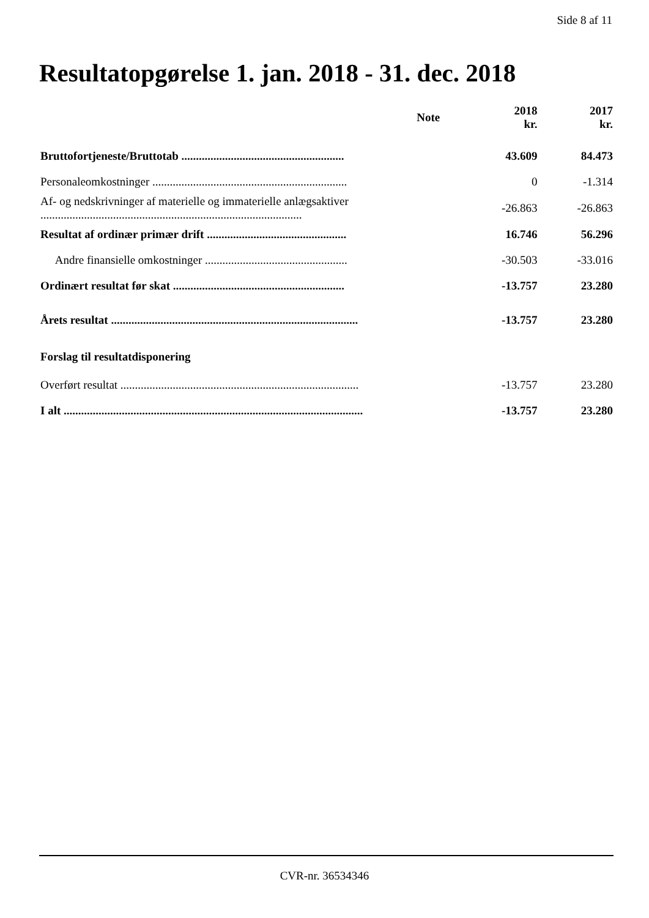Side 8 af 11
Resultatopgørelse 1. jan. 2018 - 31. dec. 2018
| | Note | 2018 kr. | 2017 kr. |
| --- | --- | --- | --- |
| Bruttofortjeneste/Bruttotab ........................................................ | | 43.609 | 84.473 |
| Personaleomkostninger ................................................................... | | 0 | -1.314 |
| Af- og nedskrivninger af materielle og immaterielle anlægsaktiver .......................................................................................... | | -26.863 | -26.863 |
| Resultat af ordinær primær drift ................................................ | | 16.746 | 56.296 |
| Andre finansielle omkostninger ................................................. | | -30.503 | -33.016 |
| Ordinært resultat før skat ........................................................... | | -13.757 | 23.280 |
| Årets resultat ..................................................................................... | | -13.757 | 23.280 |
| Forslag til resultatdisponering | | | |
| Overført resultat .................................................................................. | | -13.757 | 23.280 |
| I alt ....................................................................................................... | | -13.757 | 23.280 |
CVR-nr. 36534346